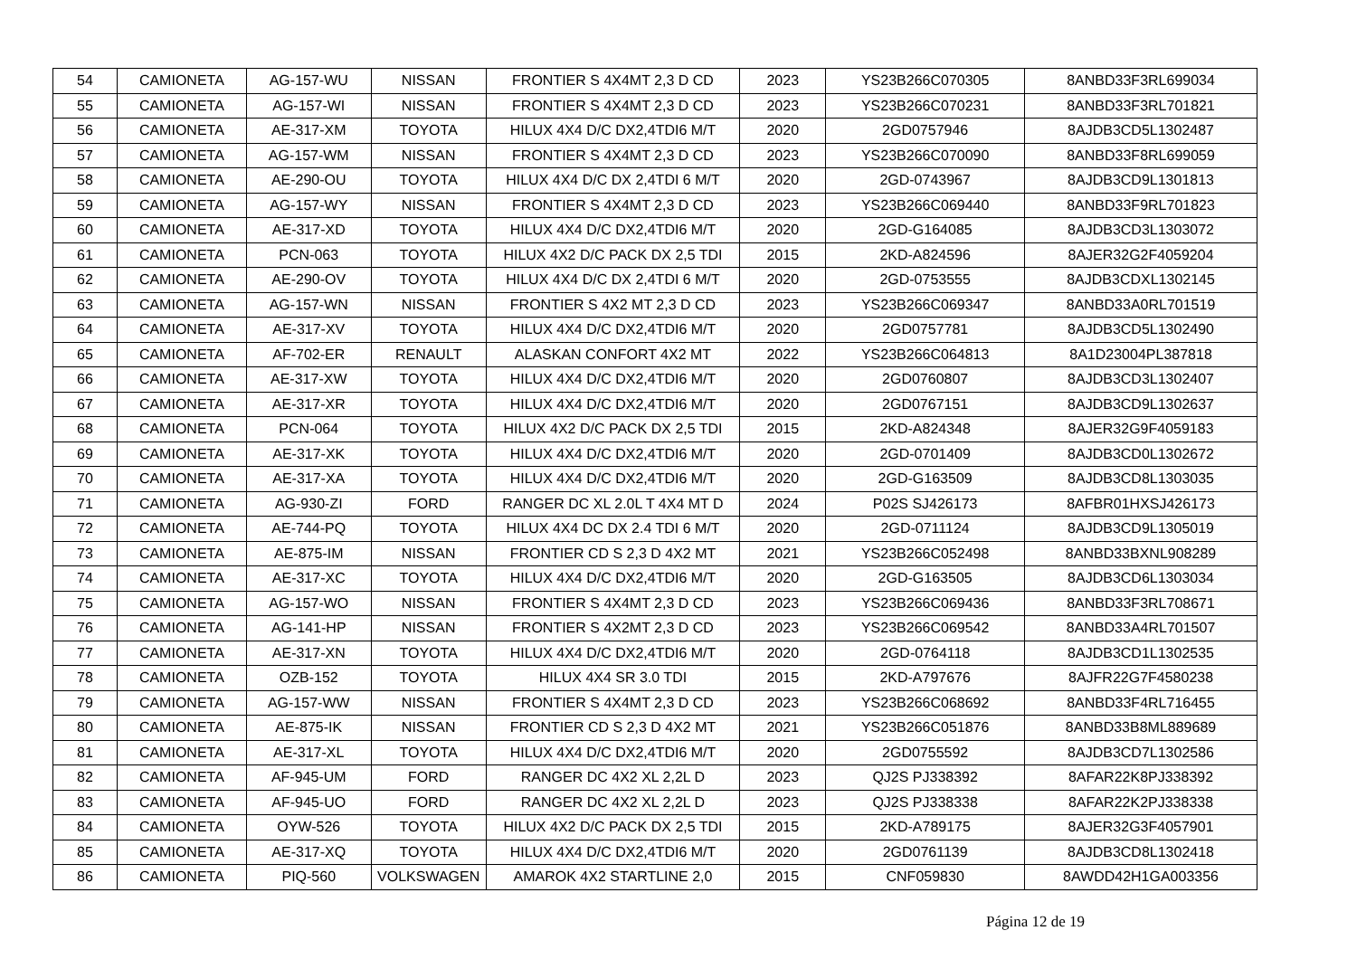| 54 | CAMIONETA | AG-157-WU | NISSAN | FRONTIER S 4X4MT 2,3 D CD | 2023 | YS23B266C070305 | 8ANBD33F3RL699034 |
| 55 | CAMIONETA | AG-157-WI | NISSAN | FRONTIER S 4X4MT 2,3 D CD | 2023 | YS23B266C070231 | 8ANBD33F3RL701821 |
| 56 | CAMIONETA | AE-317-XM | TOYOTA | HILUX 4X4 D/C DX2,4TDI6 M/T | 2020 | 2GD0757946 | 8AJDB3CD5L1302487 |
| 57 | CAMIONETA | AG-157-WM | NISSAN | FRONTIER S 4X4MT 2,3 D CD | 2023 | YS23B266C070090 | 8ANBD33F8RL699059 |
| 58 | CAMIONETA | AE-290-OU | TOYOTA | HILUX 4X4 D/C DX 2,4TDI 6 M/T | 2020 | 2GD-0743967 | 8AJDB3CD9L1301813 |
| 59 | CAMIONETA | AG-157-WY | NISSAN | FRONTIER S 4X4MT 2,3 D CD | 2023 | YS23B266C069440 | 8ANBD33F9RL701823 |
| 60 | CAMIONETA | AE-317-XD | TOYOTA | HILUX 4X4 D/C DX2,4TDI6 M/T | 2020 | 2GD-G164085 | 8AJDB3CD3L1303072 |
| 61 | CAMIONETA | PCN-063 | TOYOTA | HILUX 4X2 D/C PACK DX 2,5 TDI | 2015 | 2KD-A824596 | 8AJER32G2F4059204 |
| 62 | CAMIONETA | AE-290-OV | TOYOTA | HILUX 4X4 D/C DX 2,4TDI 6 M/T | 2020 | 2GD-0753555 | 8AJDB3CDXL1302145 |
| 63 | CAMIONETA | AG-157-WN | NISSAN | FRONTIER S 4X2 MT 2,3 D CD | 2023 | YS23B266C069347 | 8ANBD33A0RL701519 |
| 64 | CAMIONETA | AE-317-XV | TOYOTA | HILUX 4X4 D/C DX2,4TDI6 M/T | 2020 | 2GD0757781 | 8AJDB3CD5L1302490 |
| 65 | CAMIONETA | AF-702-ER | RENAULT | ALASKAN CONFORT 4X2 MT | 2022 | YS23B266C064813 | 8A1D23004PL387818 |
| 66 | CAMIONETA | AE-317-XW | TOYOTA | HILUX 4X4 D/C DX2,4TDI6 M/T | 2020 | 2GD0760807 | 8AJDB3CD3L1302407 |
| 67 | CAMIONETA | AE-317-XR | TOYOTA | HILUX 4X4 D/C DX2,4TDI6 M/T | 2020 | 2GD0767151 | 8AJDB3CD9L1302637 |
| 68 | CAMIONETA | PCN-064 | TOYOTA | HILUX 4X2 D/C PACK DX 2,5 TDI | 2015 | 2KD-A824348 | 8AJER32G9F4059183 |
| 69 | CAMIONETA | AE-317-XK | TOYOTA | HILUX 4X4 D/C DX2,4TDI6 M/T | 2020 | 2GD-0701409 | 8AJDB3CD0L1302672 |
| 70 | CAMIONETA | AE-317-XA | TOYOTA | HILUX 4X4 D/C DX2,4TDI6 M/T | 2020 | 2GD-G163509 | 8AJDB3CD8L1303035 |
| 71 | CAMIONETA | AG-930-ZI | FORD | RANGER DC XL 2.0L T 4X4 MT D | 2024 | P02S SJ426173 | 8AFBR01HXSJ426173 |
| 72 | CAMIONETA | AE-744-PQ | TOYOTA | HILUX 4X4 DC DX 2.4 TDI 6 M/T | 2020 | 2GD-0711124 | 8AJDB3CD9L1305019 |
| 73 | CAMIONETA | AE-875-IM | NISSAN | FRONTIER CD S 2,3 D 4X2 MT | 2021 | YS23B266C052498 | 8ANBD33BXNL908289 |
| 74 | CAMIONETA | AE-317-XC | TOYOTA | HILUX 4X4 D/C DX2,4TDI6 M/T | 2020 | 2GD-G163505 | 8AJDB3CD6L1303034 |
| 75 | CAMIONETA | AG-157-WO | NISSAN | FRONTIER S 4X4MT 2,3 D CD | 2023 | YS23B266C069436 | 8ANBD33F3RL708671 |
| 76 | CAMIONETA | AG-141-HP | NISSAN | FRONTIER S 4X2MT 2,3 D CD | 2023 | YS23B266C069542 | 8ANBD33A4RL701507 |
| 77 | CAMIONETA | AE-317-XN | TOYOTA | HILUX 4X4 D/C DX2,4TDI6 M/T | 2020 | 2GD-0764118 | 8AJDB3CD1L1302535 |
| 78 | CAMIONETA | OZB-152 | TOYOTA | HILUX 4X4 SR 3.0 TDI | 2015 | 2KD-A797676 | 8AJFR22G7F4580238 |
| 79 | CAMIONETA | AG-157-WW | NISSAN | FRONTIER S 4X4MT 2,3 D CD | 2023 | YS23B266C068692 | 8ANBD33F4RL716455 |
| 80 | CAMIONETA | AE-875-IK | NISSAN | FRONTIER CD S 2,3 D 4X2 MT | 2021 | YS23B266C051876 | 8ANBD33B8ML889689 |
| 81 | CAMIONETA | AE-317-XL | TOYOTA | HILUX 4X4 D/C DX2,4TDI6 M/T | 2020 | 2GD0755592 | 8AJDB3CD7L1302586 |
| 82 | CAMIONETA | AF-945-UM | FORD | RANGER DC 4X2 XL 2,2L D | 2023 | QJ2S PJ338392 | 8AFAR22K8PJ338392 |
| 83 | CAMIONETA | AF-945-UO | FORD | RANGER DC 4X2 XL 2,2L D | 2023 | QJ2S PJ338338 | 8AFAR22K2PJ338338 |
| 84 | CAMIONETA | OYW-526 | TOYOTA | HILUX 4X2 D/C PACK DX 2,5 TDI | 2015 | 2KD-A789175 | 8AJER32G3F4057901 |
| 85 | CAMIONETA | AE-317-XQ | TOYOTA | HILUX 4X4 D/C DX2,4TDI6 M/T | 2020 | 2GD0761139 | 8AJDB3CD8L1302418 |
| 86 | CAMIONETA | PIQ-560 | VOLKSWAGEN | AMAROK 4X2 STARTLINE 2,0 | 2015 | CNF059830 | 8AWDD42H1GA003356 |
Página 12 de 19